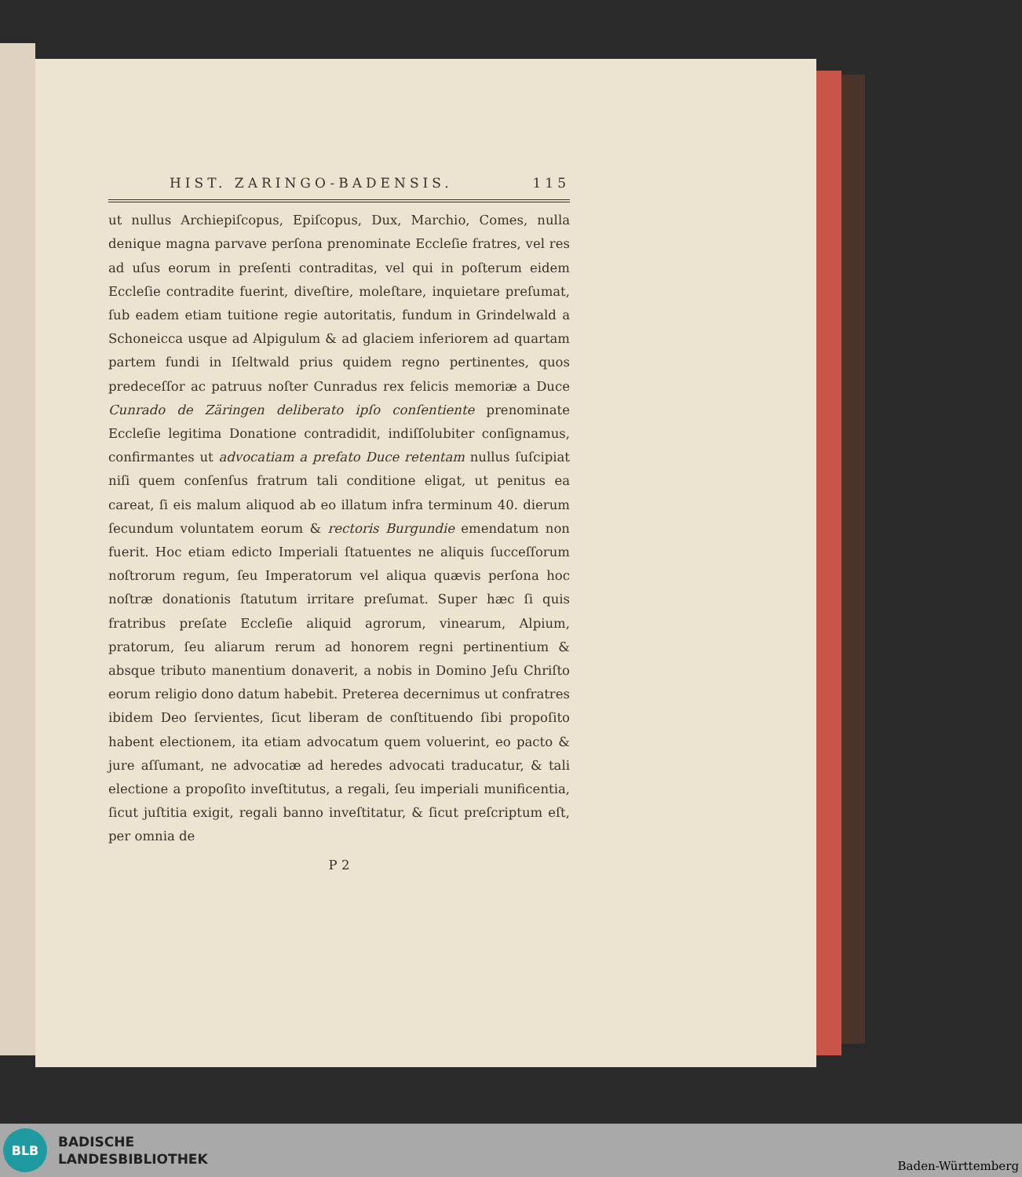HIST. ZARINGO-BADENSIS. 115
ut nullus Archiepiſcopus, Epiſcopus, Dux, Marchio, Comes, nulla denique magna parvave perſona prenominate Eccleſie fratres, vel res ad uſus eorum in preſenti contraditas, vel qui in poſterum eidem Eccleſie contradite fuerint, diveſtire, moleſtare, inquietare preſumat, ſub eadem etiam tuitione regie autoritatis, fundum in Grindelwald a Schoneicca usque ad Alpigulum & ad glaciem inferiorem ad quartam partem fundi in Iſeltwald prius quidem regno pertinentes, quos predeceſſor ac patruus noſter Cunradus rex felicis memoriæ a Duce Cunrado de Zäringen deliberato ipſo conſentiente prenominate Eccleſie legitima Donatione contradidit, indiſſolubiter conſignamus, confirmantes ut advocatiam a prefato Duce retentam nullus ſuſcipiat niſi quem conſenſus fratrum tali conditione eligat, ut penitus ea careat, ſi eis malum aliquod ab eo illatum infra terminum 40. dierum ſecundum voluntatem eorum & rectoris Burgundie emendatum non fuerit. Hoc etiam edicto Imperiali ſtatuentes ne aliquis ſucceſſorum noſtrorum regum, ſeu Imperatorum vel aliqua quævis perſona hoc noſtræ donationis ſtatutum irritare preſumat. Super hæc ſi quis fratribus preſate Eccleſie aliquid agrorum, vinearum, Alpium, pratorum, ſeu aliarum rerum ad honorem regni pertinentium & absque tributo manentium donaverit, a nobis in Domino Jeſu Chriſto eorum religio dono datum habebit. Preterea decernimus ut confratres ibidem Deo ſervientes, ſicut liberam de conſtituendo ſibi propoſito habent electionem, ita etiam advocatum quem voluerint, eo pacto & jure aſſumant, ne advocatiæ ad heredes advocati traducatur, & tali electione a propoſito inveſtitutus, a regali, ſeu imperiali munificentia, ſicut juſtitia exigit, regali banno inveſtitatur, & ſicut preſcriptum eſt, per omnia de
P 2
BLB
BADISCHE
LANDESBIBLIOTHEK
Baden-Württemberg